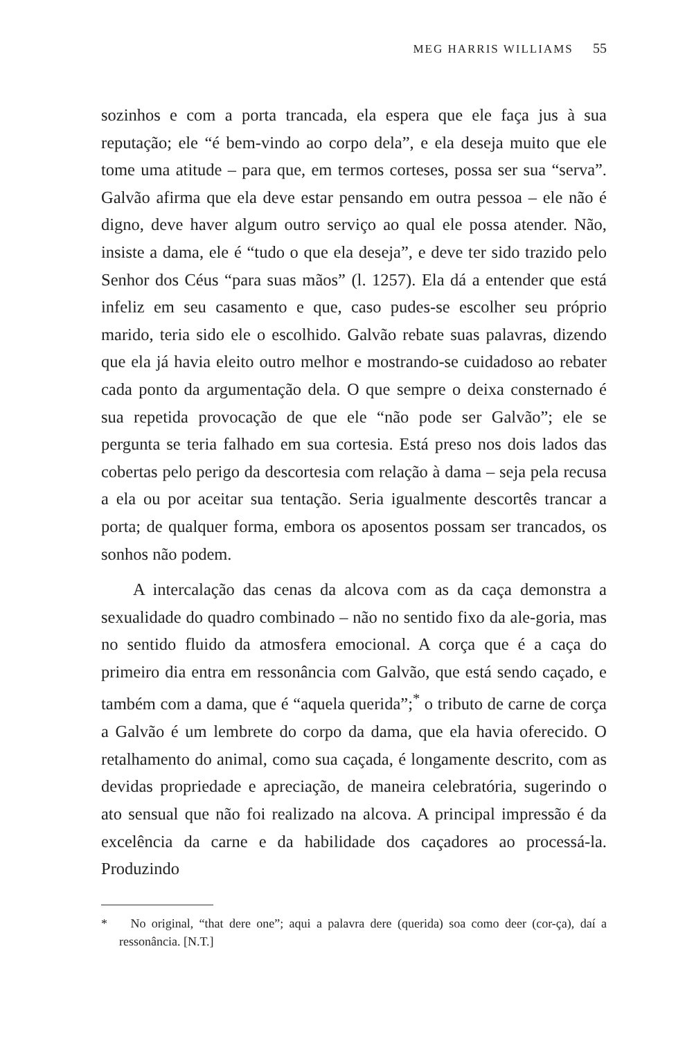MEG HARRIS WILLIAMS 55
sozinhos e com a porta trancada, ela espera que ele faça jus à sua reputação; ele “é bem-vindo ao corpo dela”, e ela deseja muito que ele tome uma atitude – para que, em termos corteses, possa ser sua “serva”. Galvão afirma que ela deve estar pensando em outra pessoa – ele não é digno, deve haver algum outro serviço ao qual ele possa atender. Não, insiste a dama, ele é “tudo o que ela deseja”, e deve ter sido trazido pelo Senhor dos Céus “para suas mãos” (l. 1257). Ela dá a entender que está infeliz em seu casamento e que, caso pudes-se escolher seu próprio marido, teria sido ele o escolhido. Galvão rebate suas palavras, dizendo que ela já havia eleito outro melhor e mostrando-se cuidadoso ao rebater cada ponto da argumentação dela. O que sempre o deixa consternado é sua repetida provocação de que ele “não pode ser Galvão”; ele se pergunta se teria falhado em sua cortesia. Está preso nos dois lados das cobertas pelo perigo da descortesia com relação à dama – seja pela recusa a ela ou por aceitar sua tentação. Seria igualmente descortês trancar a porta; de qualquer forma, embora os aposentos possam ser trancados, os sonhos não podem.
A intercalação das cenas da alcova com as da caça demonstra a sexualidade do quadro combinado – não no sentido fixo da ale-goria, mas no sentido fluido da atmosfera emocional. A corça que é a caça do primeiro dia entra em ressonância com Galvão, que está sendo caçado, e também com a dama, que é “aquela querida”;<sup>*</sup> o tributo de carne de corça a Galvão é um lembrete do corpo da dama, que ela havia oferecido. O retalhamento do animal, como sua caçada, é longamente descrito, com as devidas propriedade e apreciação, de maneira celebratória, sugerindo o ato sensual que não foi realizado na alcova. A principal impressão é da excelência da carne e da habilidade dos caçadores ao processá-la. Produzindo
* No original, “that dere one”; aqui a palavra dere (querida) soa como deer (cor-ça), daí a ressonância. [N.T.]